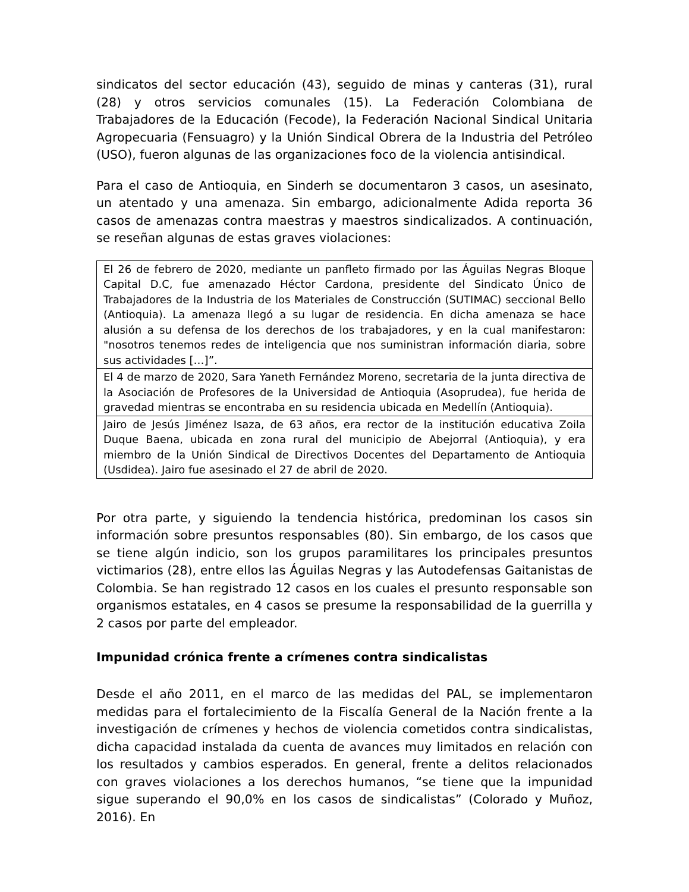sindicatos del sector educación (43), seguido de minas y canteras (31), rural (28) y otros servicios comunales (15). La Federación Colombiana de Trabajadores de la Educación (Fecode), la Federación Nacional Sindical Unitaria Agropecuaria (Fensuagro) y la Unión Sindical Obrera de la Industria del Petróleo (USO), fueron algunas de las organizaciones foco de la violencia antisindical.
Para el caso de Antioquia, en Sinderh se documentaron 3 casos, un asesinato, un atentado y una amenaza. Sin embargo, adicionalmente Adida reporta 36 casos de amenazas contra maestras y maestros sindicalizados. A continuación, se reseñan algunas de estas graves violaciones:
| El 26 de febrero de 2020, mediante un panfleto firmado por las Águilas Negras Bloque Capital D.C, fue amenazado Héctor Cardona, presidente del Sindicato Único de Trabajadores de la Industria de los Materiales de Construcción (SUTIMAC) seccional Bello (Antioquia). La amenaza llegó a su lugar de residencia. En dicha amenaza se hace alusión a su defensa de los derechos de los trabajadores, y en la cual manifestaron: "nosotros tenemos redes de inteligencia que nos suministran información diaria, sobre sus actividades […]”. |
| El 4 de marzo de 2020, Sara Yaneth Fernández Moreno, secretaria de la junta directiva de la Asociación de Profesores de la Universidad de Antioquia (Asoprudea), fue herida de gravedad mientras se encontraba en su residencia ubicada en Medellín (Antioquia). |
| Jairo de Jesús Jiménez Isaza, de 63 años, era rector de la institución educativa Zoila Duque Baena, ubicada en zona rural del municipio de Abejorral (Antioquia), y era miembro de la Unión Sindical de Directivos Docentes del Departamento de Antioquia (Usdidea). Jairo fue asesinado el 27 de abril de 2020. |
Por otra parte, y siguiendo la tendencia histórica, predominan los casos sin información sobre presuntos responsables (80). Sin embargo, de los casos que se tiene algún indicio, son los grupos paramilitares los principales presuntos victimarios (28), entre ellos las Águilas Negras y las Autodefensas Gaitanistas de Colombia. Se han registrado 12 casos en los cuales el presunto responsable son organismos estatales, en 4 casos se presume la responsabilidad de la guerrilla y 2 casos por parte del empleador.
Impunidad crónica frente a crímenes contra sindicalistas
Desde el año 2011, en el marco de las medidas del PAL, se implementaron medidas para el fortalecimiento de la Fiscalía General de la Nación frente a la investigación de crímenes y hechos de violencia cometidos contra sindicalistas, dicha capacidad instalada da cuenta de avances muy limitados en relación con los resultados y cambios esperados. En general, frente a delitos relacionados con graves violaciones a los derechos humanos, “se tiene que la impunidad sigue superando el 90,0% en los casos de sindicalistas” (Colorado y Muñoz, 2016). En